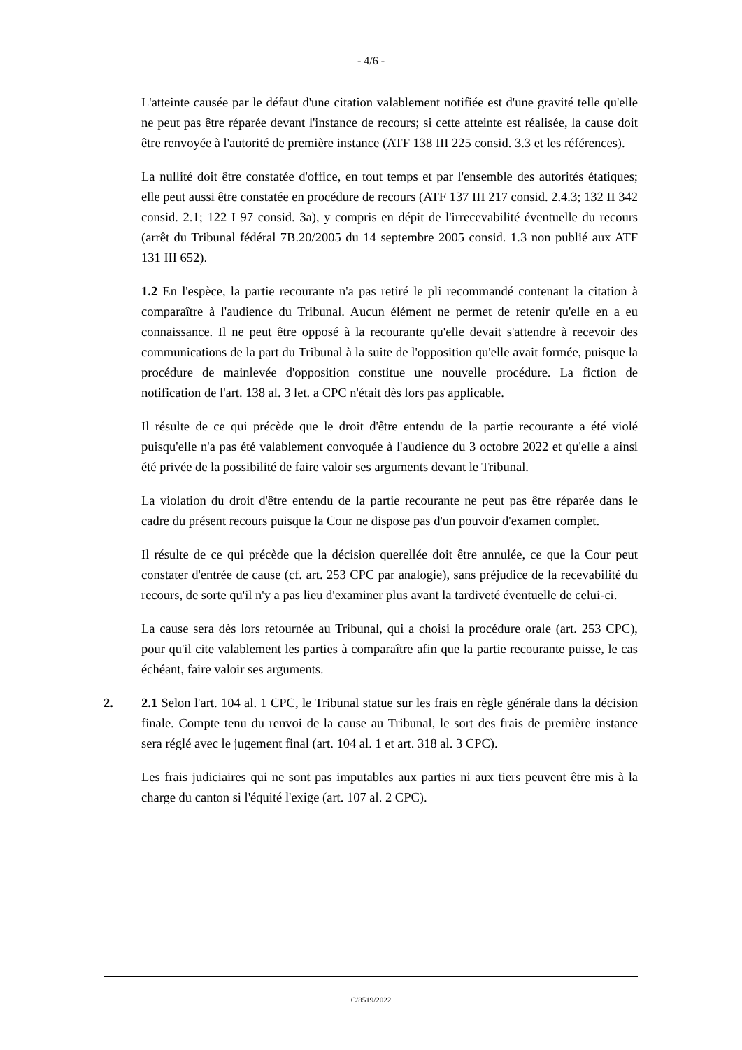- 4/6 -
L'atteinte causée par le défaut d'une citation valablement notifiée est d'une gravité telle qu'elle ne peut pas être réparée devant l'instance de recours; si cette atteinte est réalisée, la cause doit être renvoyée à l'autorité de première instance (ATF 138 III 225 consid. 3.3 et les références).
La nullité doit être constatée d'office, en tout temps et par l'ensemble des autorités étatiques; elle peut aussi être constatée en procédure de recours (ATF 137 III 217 consid. 2.4.3; 132 II 342 consid. 2.1; 122 I 97 consid. 3a), y compris en dépit de l'irrecevabilité éventuelle du recours (arrêt du Tribunal fédéral 7B.20/2005 du 14 septembre 2005 consid. 1.3 non publié aux ATF 131 III 652).
1.2 En l'espèce, la partie recourante n'a pas retiré le pli recommandé contenant la citation à comparaître à l'audience du Tribunal. Aucun élément ne permet de retenir qu'elle en a eu connaissance. Il ne peut être opposé à la recourante qu'elle devait s'attendre à recevoir des communications de la part du Tribunal à la suite de l'opposition qu'elle avait formée, puisque la procédure de mainlevée d'opposition constitue une nouvelle procédure. La fiction de notification de l'art. 138 al. 3 let. a CPC n'était dès lors pas applicable.
Il résulte de ce qui précède que le droit d'être entendu de la partie recourante a été violé puisqu'elle n'a pas été valablement convoquée à l'audience du 3 octobre 2022 et qu'elle a ainsi été privée de la possibilité de faire valoir ses arguments devant le Tribunal.
La violation du droit d'être entendu de la partie recourante ne peut pas être réparée dans le cadre du présent recours puisque la Cour ne dispose pas d'un pouvoir d'examen complet.
Il résulte de ce qui précède que la décision querellée doit être annulée, ce que la Cour peut constater d'entrée de cause (cf. art. 253 CPC par analogie), sans préjudice de la recevabilité du recours, de sorte qu'il n'y a pas lieu d'examiner plus avant la tardiveté éventuelle de celui-ci.
La cause sera dès lors retournée au Tribunal, qui a choisi la procédure orale (art. 253 CPC), pour qu'il cite valablement les parties à comparaître afin que la partie recourante puisse, le cas échéant, faire valoir ses arguments.
2. 2.1 Selon l'art. 104 al. 1 CPC, le Tribunal statue sur les frais en règle générale dans la décision finale. Compte tenu du renvoi de la cause au Tribunal, le sort des frais de première instance sera réglé avec le jugement final (art. 104 al. 1 et art. 318 al. 3 CPC).
Les frais judiciaires qui ne sont pas imputables aux parties ni aux tiers peuvent être mis à la charge du canton si l'équité l'exige (art. 107 al. 2 CPC).
C/8519/2022